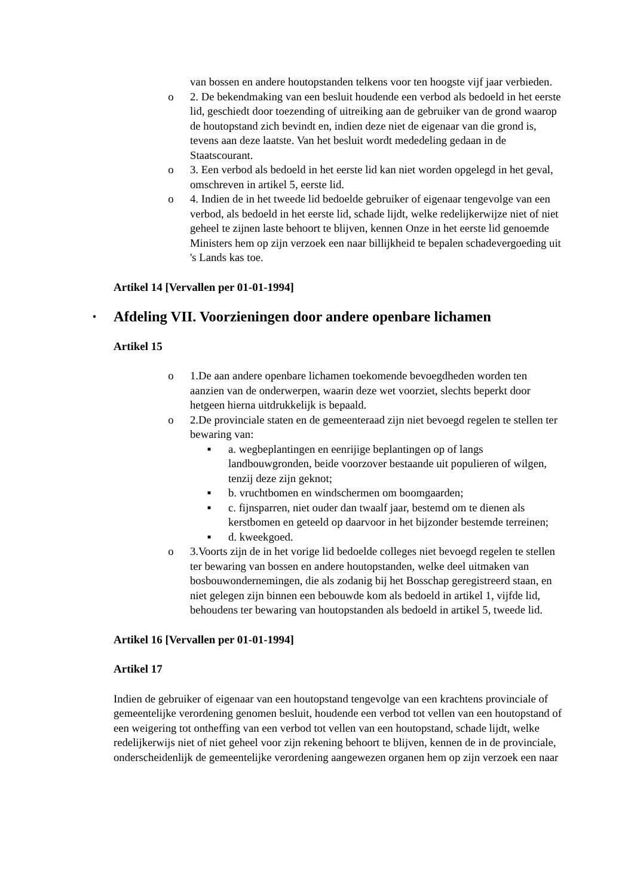van bossen en andere houtopstanden telkens voor ten hoogste vijf jaar verbieden.
o 2. De bekendmaking van een besluit houdende een verbod als bedoeld in het eerste lid, geschiedt door toezending of uitreiking aan de gebruiker van de grond waarop de houtopstand zich bevindt en, indien deze niet de eigenaar van die grond is, tevens aan deze laatste. Van het besluit wordt mededeling gedaan in de Staatscourant.
o 3. Een verbod als bedoeld in het eerste lid kan niet worden opgelegd in het geval, omschreven in artikel 5, eerste lid.
o 4. Indien de in het tweede lid bedoelde gebruiker of eigenaar tengevolge van een verbod, als bedoeld in het eerste lid, schade lijdt, welke redelijkerwijze niet of niet geheel te zijnen laste behoort te blijven, kennen Onze in het eerste lid genoemde Ministers hem op zijn verzoek een naar billijkheid te bepalen schadevergoeding uit 's Lands kas toe.
Artikel 14 [Vervallen per 01-01-1994]
•
Afdeling VII. Voorzieningen door andere openbare lichamen
Artikel 15
o 1.De aan andere openbare lichamen toekomende bevoegdheden worden ten aanzien van de onderwerpen, waarin deze wet voorziet, slechts beperkt door hetgeen hierna uitdrukkelijk is bepaald.
o 2.De provinciale staten en de gemeenteraad zijn niet bevoegd regelen te stellen ter bewaring van:
■
a. wegbeplantingen en eenrijige beplantingen op of langs landbouwgronden, beide voorzover bestaande uit populieren of wilgen, tenzij deze zijn geknot;
■
b. vruchtbomen en windschermen om boomgaarden;
■
c. fijnsparren, niet ouder dan twaalf jaar, bestemd om te dienen als kerstbomen en geteeld op daarvoor in het bijzonder bestemde terreinen;
■
d. kweekgoed.
o 3.Voorts zijn de in het vorige lid bedoelde colleges niet bevoegd regelen te stellen ter bewaring van bossen en andere houtopstanden, welke deel uitmaken van bosbouwondernemingen, die als zodanig bij het Bosschap geregistreerd staan, en niet gelegen zijn binnen een bebouwde kom als bedoeld in artikel 1, vijfde lid, behoudens ter bewaring van houtopstanden als bedoeld in artikel 5, tweede lid.
Artikel 16 [Vervallen per 01-01-1994]
Artikel 17
Indien de gebruiker of eigenaar van een houtopstand tengevolge van een krachtens provinciale of gemeentelijke verordening genomen besluit, houdende een verbod tot vellen van een houtopstand of een weigering tot ontheffing van een verbod tot vellen van een houtopstand, schade lijdt, welke redelijkerwijs niet of niet geheel voor zijn rekening behoort te blijven, kennen de in de provinciale, onderscheidenlijk de gemeentelijke verordening aangewezen organen hem op zijn verzoek een naar